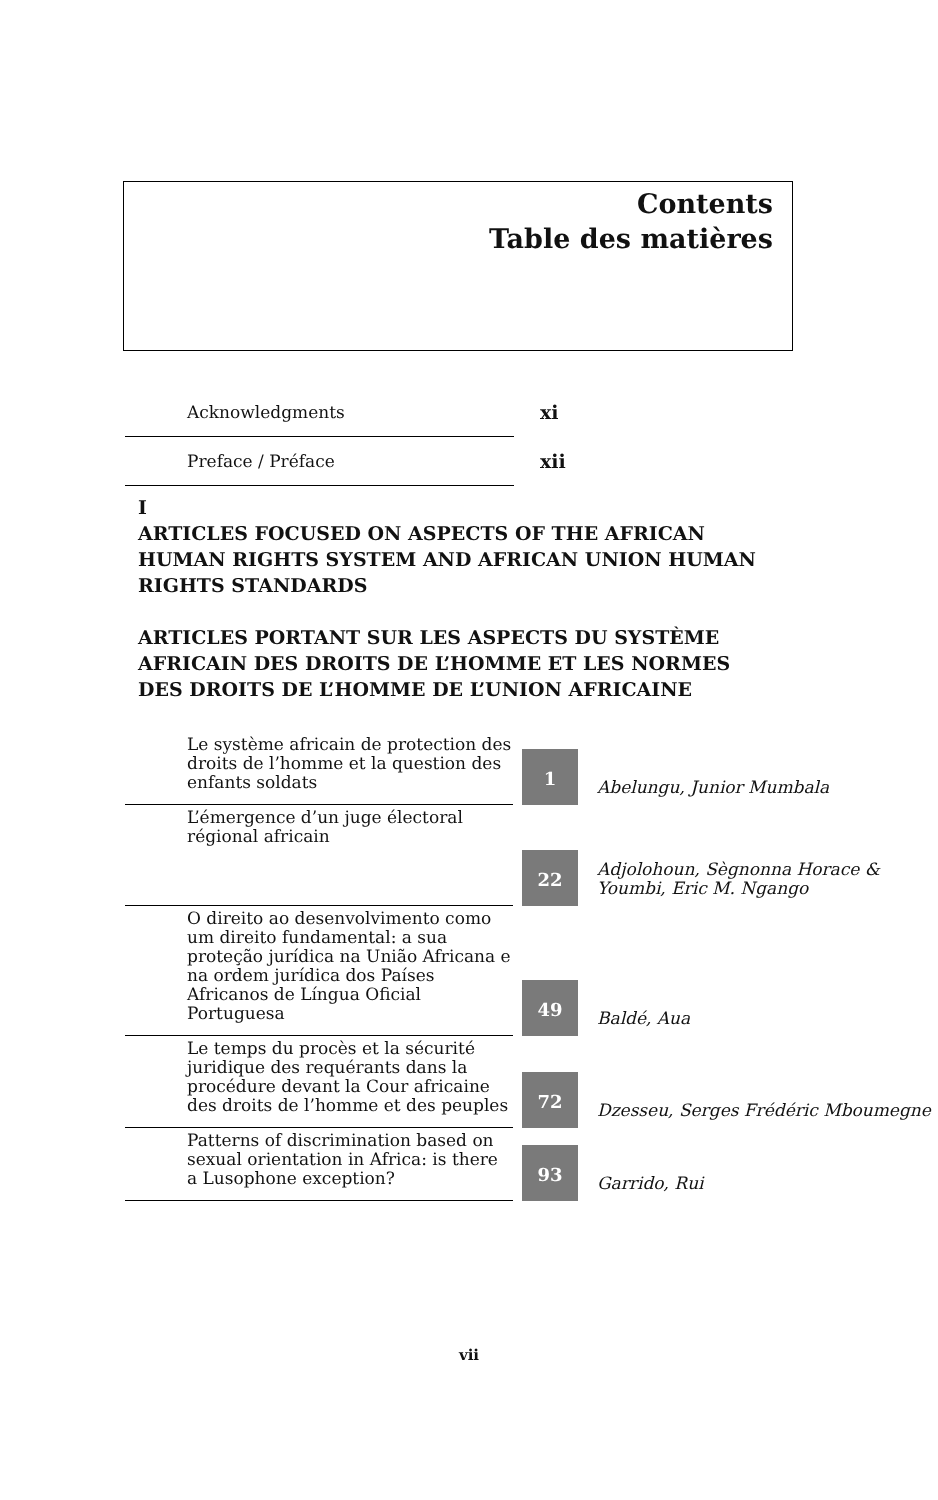Contents
Table des matières
| Acknowledgments | xi |
| Preface / Préface | xii |
I
ARTICLES FOCUSED ON ASPECTS OF THE AFRICAN HUMAN RIGHTS SYSTEM AND AFRICAN UNION HUMAN RIGHTS STANDARDS
ARTICLES PORTANT SUR LES ASPECTS DU SYSTÈME AFRICAIN DES DROITS DE L’HOMME ET LES NORMES DES DROITS DE L’HOMME DE L’UNION AFRICAINE
| Le système africain de protection des droits de l’homme et la question des enfants soldats | 1 | Abelungu, Junior Mumbala |
| L’émergence d’un juge électoral régional africain | 22 | Adjolohoun, Sègnonna Horace & Youmbi, Eric M. Ngango |
| O direito ao desenvolvimento como um direito fundamental: a sua proteção jurídica na União Africana e na ordem jurídica dos Países Africanos de Língua Oficial Portuguesa | 49 | Baldé, Aua |
| Le temps du procès et la sécurité juridique des requérants dans la procédure devant la Cour africaine des droits de l’homme et des peuples | 72 | Dzesseu, Serges Frédéric Mboumegne |
| Patterns of discrimination based on sexual orientation in Africa: is there a Lusophone exception? | 93 | Garrido, Rui |
vii